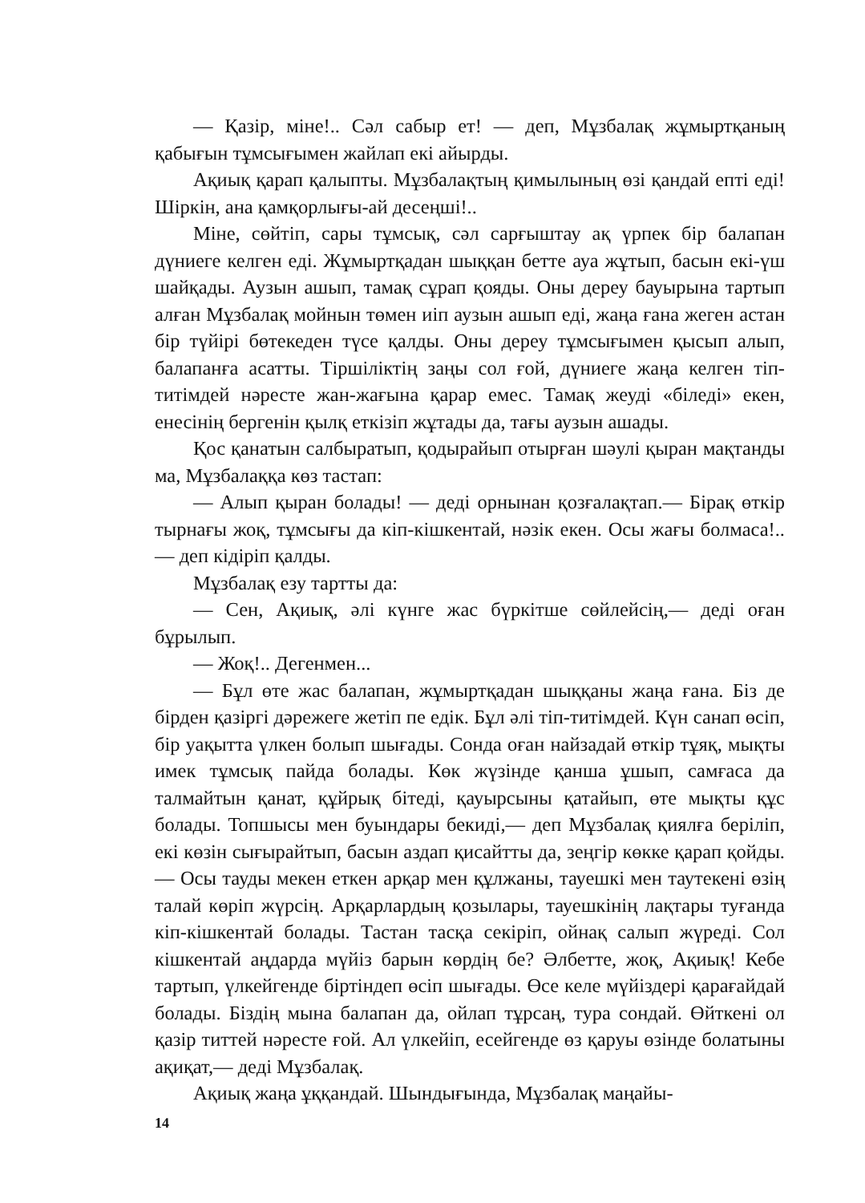— Қазір, міне!.. Сәл сабыр ет! — деп, Мұзбалақ жұмыртқаның қабығын тұмсығымен жайлап екі айырды.
Ақиық қарап қалыпты. Мұзбалақтың қимылының өзі қандай епті еді! Шіркін, ана қамқорлығы-ай десеңші!..
Міне, сөйтіп, сары тұмсық, сәл сарғыштау ақ үрпек бір балапан дүниеге келген еді. Жұмыртқадан шыққан бетте ауа жұтып, басын екі-үш шайқады. Аузын ашып, тамақ сұрап қояды. Оны дереу бауырына тартып алған Мұзбалақ мойнын төмен иіп аузын ашып еді, жаңа ғана жеген астан бір түйірі бөтекеден түсе қалды. Оны дереу тұмсығымен қысып алып, балапанға асатты. Тіршіліктің заңы сол ғой, дүниеге жаңа келген тіп-титімдей нәресте жан-жағына қарар емес. Тамақ жеуді «біледі» екен, енесінің бергенін қылқ еткізіп жұтады да, тағы аузын ашады.
Қос қанатын салбыратып, қодырайып отырған шәулі қыран мақтанды ма, Мұзбалаққа көз тастап:
— Алып қыран болады! — деді орнынан қозғалақтап.— Бірақ өткір тырнағы жоқ, тұмсығы да кіп-кішкентай, нәзік екен. Осы жағы болмаса!..— деп кідіріп қалды.
Мұзбалақ езу тартты да:
— Сен, Ақиық, әлі күнге жас бүркітше сөйлейсің,— деді оған бұрылып.
— Жоқ!.. Дегенмен...
— Бұл өте жас балапан, жұмыртқадан шыққаны жаңа ғана. Біз де бірден қазіргі дәрежеге жетіп пе едік. Бұл әлі тіп-титімдей. Күн санап өсіп, бір уақытта үлкен болып шығады. Сонда оған найзадай өткір тұяқ, мықты имек тұмсық пайда болады. Көк жүзінде қанша ұшып, самғаса да талмайтын қанат, құйрық бітеді, қауырсыны қатайып, өте мықты құс болады. Топшысы мен буындары бекиді,— деп Мұзбалақ қиялға беріліп, екі көзін сығырайтып, басын аздап қисайтты да, зеңгір көкке қарап қойды.— Осы тауды мекен еткен арқар мен құлжаны, тауешкі мен таутекені өзің талай көріп жүрсің. Арқарлардың қозылары, тауешкінің лақтары туғанда кіп-кішкентай болады. Тастан тасқа секіріп, ойнақ салып жүреді. Сол кішкентай аңдарда мүйіз барын көрдің бе? Әлбетте, жоқ, Ақиық! Кебе тартып, үлкейгенде біртіндеп өсіп шығады. Өсе келе мүйіздері қарағайдай болады. Біздің мына балапан да, ойлап тұрсаң, тура сондай. Өйткені ол қазір титтей нәресте ғой. Ал үлкейіп, есейгенде өз қаруы өзінде болатыны ақиқат,— деді Мұзбалақ.
Ақиық жаңа ұққандай. Шындығында, Мұзбалақ маңайы-
14